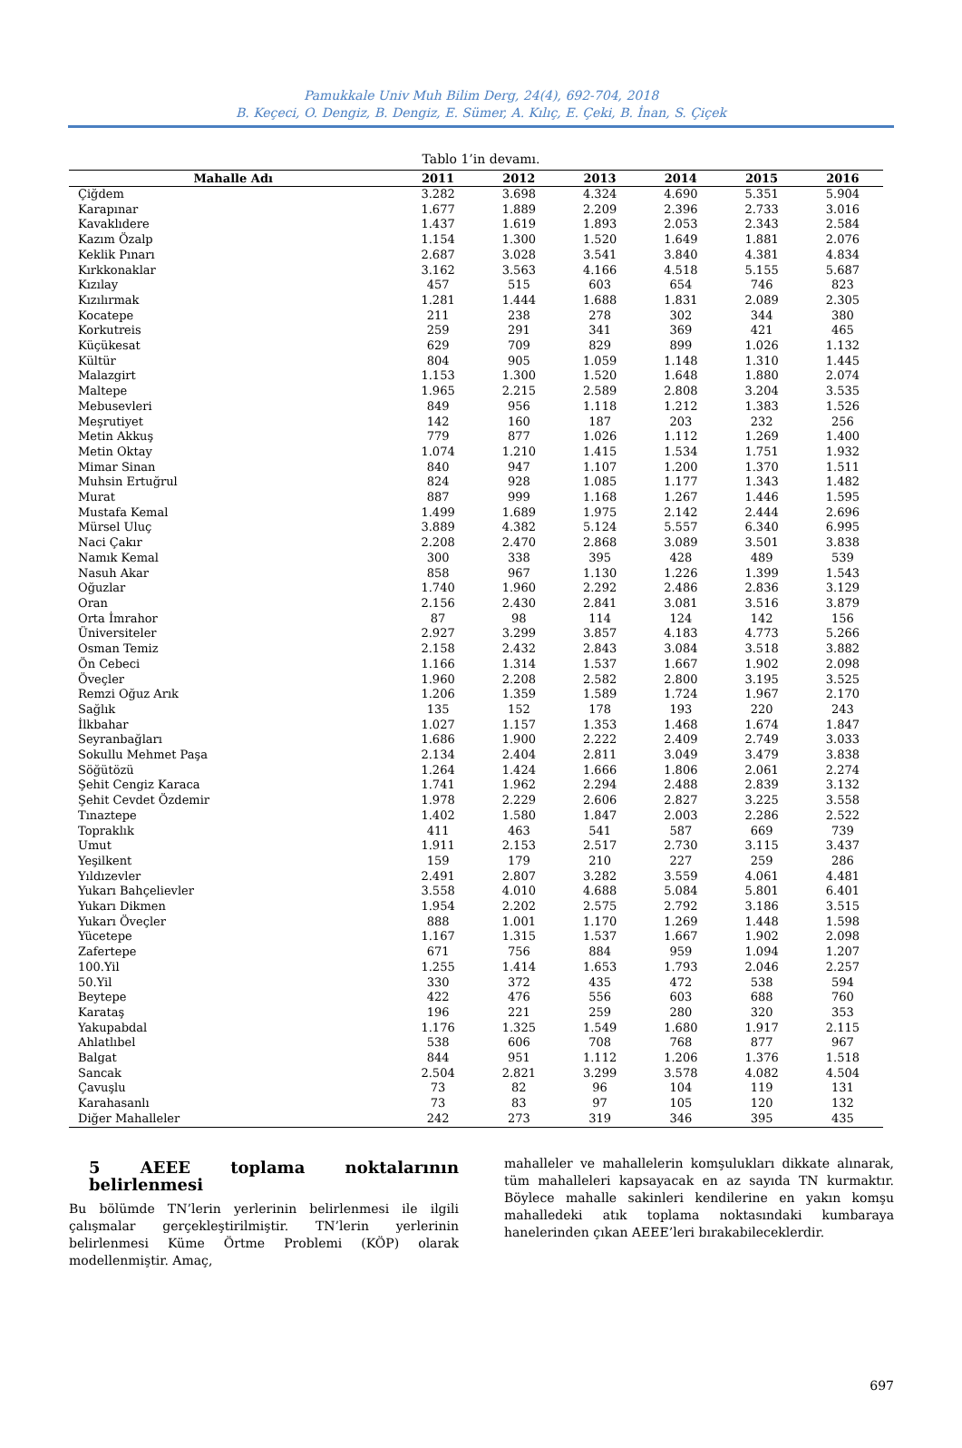Pamukkale Univ Muh Bilim Derg, 24(4), 692-704, 2018
B. Keçeci, O. Dengiz, B. Dengiz, E. Sümer, A. Kılıç, E. Çeki, B. İnan, S. Çiçek
Tablo 1’in devamı.
| Mahalle Adı | 2011 | 2012 | 2013 | 2014 | 2015 | 2016 |
| --- | --- | --- | --- | --- | --- | --- |
| Çiğdem | 3.282 | 3.698 | 4.324 | 4.690 | 5.351 | 5.904 |
| Karapınar | 1.677 | 1.889 | 2.209 | 2.396 | 2.733 | 3.016 |
| Kavaklıdere | 1.437 | 1.619 | 1.893 | 2.053 | 2.343 | 2.584 |
| Kazım Özalp | 1.154 | 1.300 | 1.520 | 1.649 | 1.881 | 2.076 |
| Keklik Pınarı | 2.687 | 3.028 | 3.541 | 3.840 | 4.381 | 4.834 |
| Kırkkonaklar | 3.162 | 3.563 | 4.166 | 4.518 | 5.155 | 5.687 |
| Kızılay | 457 | 515 | 603 | 654 | 746 | 823 |
| Kızılırmak | 1.281 | 1.444 | 1.688 | 1.831 | 2.089 | 2.305 |
| Kocatepe | 211 | 238 | 278 | 302 | 344 | 380 |
| Korkutreis | 259 | 291 | 341 | 369 | 421 | 465 |
| Küçükesat | 629 | 709 | 829 | 899 | 1.026 | 1.132 |
| Kültür | 804 | 905 | 1.059 | 1.148 | 1.310 | 1.445 |
| Malazgirt | 1.153 | 1.300 | 1.520 | 1.648 | 1.880 | 2.074 |
| Maltepe | 1.965 | 2.215 | 2.589 | 2.808 | 3.204 | 3.535 |
| Mebusevleri | 849 | 956 | 1.118 | 1.212 | 1.383 | 1.526 |
| Meşrutiyet | 142 | 160 | 187 | 203 | 232 | 256 |
| Metin Akkuş | 779 | 877 | 1.026 | 1.112 | 1.269 | 1.400 |
| Metin Oktay | 1.074 | 1.210 | 1.415 | 1.534 | 1.751 | 1.932 |
| Mimar Sinan | 840 | 947 | 1.107 | 1.200 | 1.370 | 1.511 |
| Muhsin Ertuğrul | 824 | 928 | 1.085 | 1.177 | 1.343 | 1.482 |
| Murat | 887 | 999 | 1.168 | 1.267 | 1.446 | 1.595 |
| Mustafa Kemal | 1.499 | 1.689 | 1.975 | 2.142 | 2.444 | 2.696 |
| Mürsel Uluç | 3.889 | 4.382 | 5.124 | 5.557 | 6.340 | 6.995 |
| Naci Çakır | 2.208 | 2.470 | 2.868 | 3.089 | 3.501 | 3.838 |
| Namık Kemal | 300 | 338 | 395 | 428 | 489 | 539 |
| Nasuh Akar | 858 | 967 | 1.130 | 1.226 | 1.399 | 1.543 |
| Oğuzlar | 1.740 | 1.960 | 2.292 | 2.486 | 2.836 | 3.129 |
| Oran | 2.156 | 2.430 | 2.841 | 3.081 | 3.516 | 3.879 |
| Orta İmrahor | 87 | 98 | 114 | 124 | 142 | 156 |
| Üniversiteler | 2.927 | 3.299 | 3.857 | 4.183 | 4.773 | 5.266 |
| Osman Temiz | 2.158 | 2.432 | 2.843 | 3.084 | 3.518 | 3.882 |
| Ön Cebeci | 1.166 | 1.314 | 1.537 | 1.667 | 1.902 | 2.098 |
| Öveçler | 1.960 | 2.208 | 2.582 | 2.800 | 3.195 | 3.525 |
| Remzi Oğuz Arık | 1.206 | 1.359 | 1.589 | 1.724 | 1.967 | 2.170 |
| Sağlık | 135 | 152 | 178 | 193 | 220 | 243 |
| İlkbahar | 1.027 | 1.157 | 1.353 | 1.468 | 1.674 | 1.847 |
| Seyranbağları | 1.686 | 1.900 | 2.222 | 2.409 | 2.749 | 3.033 |
| Sokullu Mehmet Paşa | 2.134 | 2.404 | 2.811 | 3.049 | 3.479 | 3.838 |
| Söğütözü | 1.264 | 1.424 | 1.666 | 1.806 | 2.061 | 2.274 |
| Şehit Cengiz Karaca | 1.741 | 1.962 | 2.294 | 2.488 | 2.839 | 3.132 |
| Şehit Cevdet Özdemir | 1.978 | 2.229 | 2.606 | 2.827 | 3.225 | 3.558 |
| Tınaztepe | 1.402 | 1.580 | 1.847 | 2.003 | 2.286 | 2.522 |
| Topraklık | 411 | 463 | 541 | 587 | 669 | 739 |
| Umut | 1.911 | 2.153 | 2.517 | 2.730 | 3.115 | 3.437 |
| Yeşilkent | 159 | 179 | 210 | 227 | 259 | 286 |
| Yıldızevler | 2.491 | 2.807 | 3.282 | 3.559 | 4.061 | 4.481 |
| Yukarı Bahçelievler | 3.558 | 4.010 | 4.688 | 5.084 | 5.801 | 6.401 |
| Yukarı Dikmen | 1.954 | 2.202 | 2.575 | 2.792 | 3.186 | 3.515 |
| Yukarı Öveçler | 888 | 1.001 | 1.170 | 1.269 | 1.448 | 1.598 |
| Yücetepe | 1.167 | 1.315 | 1.537 | 1.667 | 1.902 | 2.098 |
| Zafertepe | 671 | 756 | 884 | 959 | 1.094 | 1.207 |
| 100.Yil | 1.255 | 1.414 | 1.653 | 1.793 | 2.046 | 2.257 |
| 50.Yil | 330 | 372 | 435 | 472 | 538 | 594 |
| Beytepe | 422 | 476 | 556 | 603 | 688 | 760 |
| Karataş | 196 | 221 | 259 | 280 | 320 | 353 |
| Yakupabdal | 1.176 | 1.325 | 1.549 | 1.680 | 1.917 | 2.115 |
| Ahlatlıbel | 538 | 606 | 708 | 768 | 877 | 967 |
| Balgat | 844 | 951 | 1.112 | 1.206 | 1.376 | 1.518 |
| Sancak | 2.504 | 2.821 | 3.299 | 3.578 | 4.082 | 4.504 |
| Çavuşlu | 73 | 82 | 96 | 104 | 119 | 131 |
| Karahasanlı | 73 | 83 | 97 | 105 | 120 | 132 |
| Diğer Mahalleler | 242 | 273 | 319 | 346 | 395 | 435 |
5 AEEE toplama noktalarının belirlenmesi
Bu bölümde TN’lerin yerlerinin belirlenmesi ile ilgili çalışmalar gerçekleştirilmiştir. TN’lerin yerlerinin belirlenmesi Küme Örtme Problemi (KÖP) olarak modellenmiştir. Amaç,
mahalleler ve mahallelerin komşulukları dikkate alınarak, tüm mahalleleri kapsayacak en az sayıda TN kurmaktır. Böylece mahalle sakinleri kendilerine en yakın komşu mahalledeki atık toplama noktasındaki kumbaraya hanelerinden çıkan AEEE’leri bırakabileceklerdir.
697